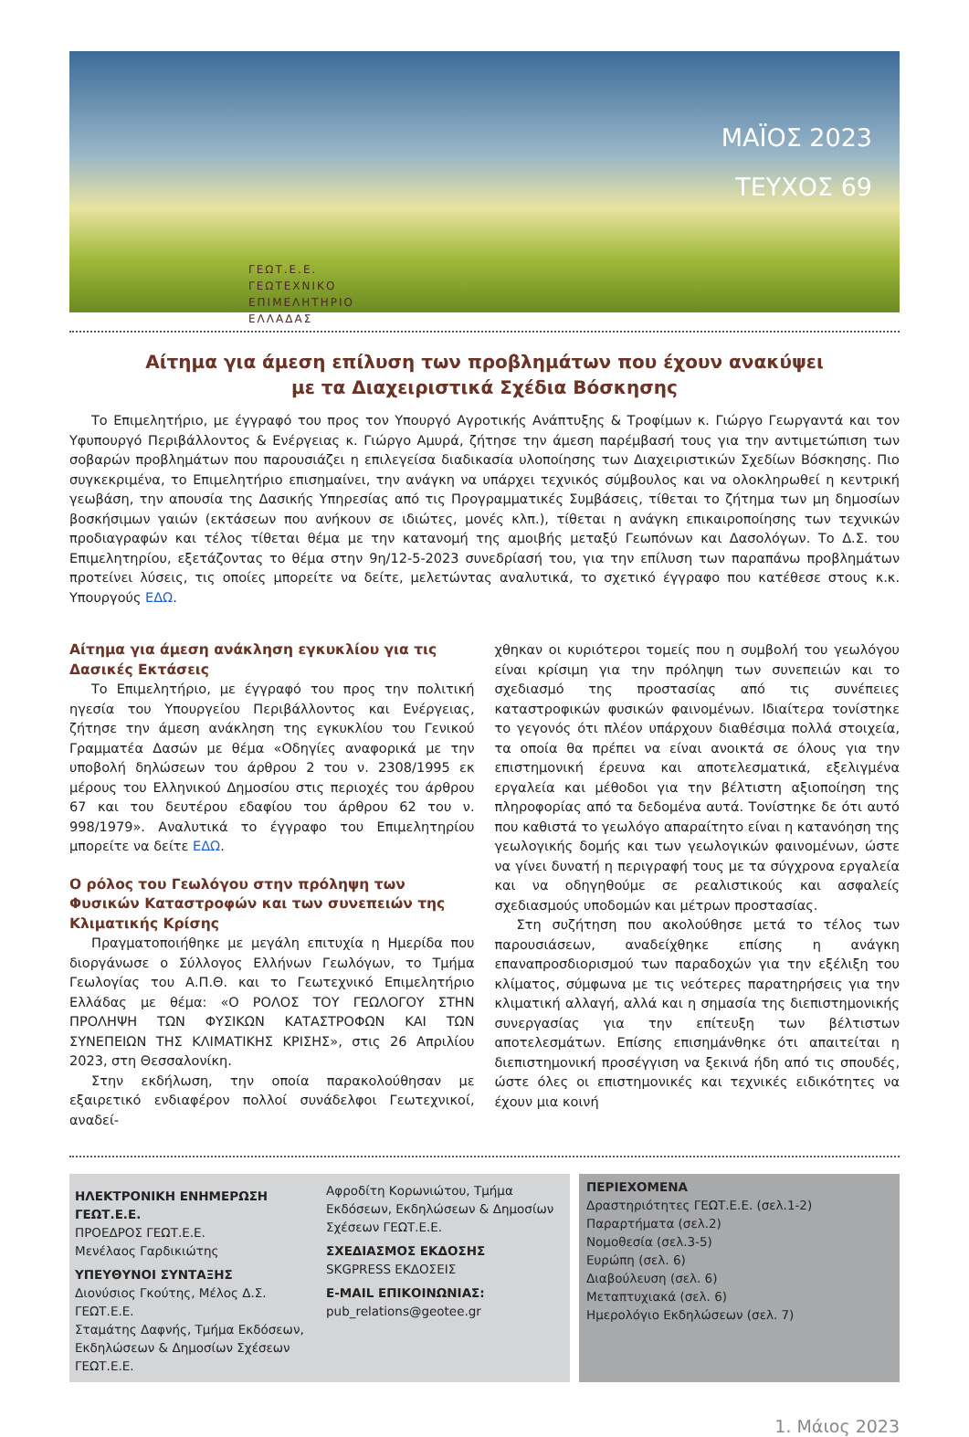ΓΕΩΤ.Ε.Ε.
ΓΕΩΤΕΧΝΙΚΟ
ΕΠΙΜΕΛΗΤΗΡΙΟ
ΕΛΛΑΔΑΣ
ΜΑΪΟΣ 2023
ΤΕΥΧΟΣ 69
Αίτημα για άμεση επίλυση των προβλημάτων που έχουν ανακύψει
με τα Διαχειριστικά Σχέδια Βόσκησης
Το Επιμελητήριο, με έγγραφό του προς τον Υπουργό Αγροτικής Ανάπτυξης & Τροφίμων κ. Γιώργο Γεωργαντά και τον Υφυπουργό Περιβάλλοντος & Ενέργειας κ. Γιώργο Αμυρά, ζήτησε την άμεση παρέμβασή τους για την αντιμετώπιση των σοβαρών προβλημάτων που παρουσιάζει η επιλεγείσα διαδικασία υλοποίησης των Διαχειριστικών Σχεδίων Βόσκησης. Πιο συγκεκριμένα, το Επιμελητήριο επισημαίνει, την ανάγκη να υπάρχει τεχνικός σύμβουλος και να ολοκληρωθεί η κεντρική γεωβάση, την απουσία της Δασικής Υπηρεσίας από τις Προγραμματικές Συμβάσεις, τίθεται το ζήτημα των μη δημοσίων βοσκήσιμων γαιών (εκτάσεων που ανήκουν σε ιδιώτες, μονές κλπ.), τίθεται η ανάγκη επικαιροποίησης των τεχνικών προδιαγραφών και τέλος τίθεται θέμα με την κατανομή της αμοιβής μεταξύ Γεωπόνων και Δασολόγων. Το Δ.Σ. του Επιμελητηρίου, εξετάζοντας το θέμα στην 9η/12-5-2023 συνεδρίασή του, για την επίλυση των παραπάνω προβλημάτων προτείνει λύσεις, τις οποίες μπορείτε να δείτε, μελετώντας αναλυτικά, το σχετικό έγγραφο που κατέθεσε στους κ.κ. Υπουργούς ΕΔΩ.
Αίτημα για άμεση ανάκληση εγκυκλίου για τις Δασικές Εκτάσεις
Το Επιμελητήριο, με έγγραφό του προς την πολιτική ηγεσία του Υπουργείου Περιβάλλοντος και Ενέργειας, ζήτησε την άμεση ανάκληση της εγκυκλίου του Γενικού Γραμματέα Δασών με θέμα «Οδηγίες αναφορικά με την υποβολή δηλώσεων του άρθρου 2 του ν. 2308/1995 εκ μέρους του Ελληνικού Δημοσίου στις περιοχές του άρθρου 67 και του δευτέρου εδαφίου του άρθρου 62 του ν. 998/1979». Αναλυτικά το έγγραφο του Επιμελητηρίου μπορείτε να δείτε ΕΔΩ.
Ο ρόλος του Γεωλόγου στην πρόληψη των Φυσικών Καταστροφών και των συνεπειών της Κλιματικής Κρίσης
Πραγματοποιήθηκε με μεγάλη επιτυχία η Ημερίδα που διοργάνωσε ο Σύλλογος Ελλήνων Γεωλόγων, το Τμήμα Γεωλογίας του Α.Π.Θ. και το Γεωτεχνικό Επιμελητήριο Ελλάδας με θέμα: «Ο ΡΟΛΟΣ ΤΟΥ ΓΕΩΛΟΓΟΥ ΣΤΗΝ ΠΡΟΛΗΨΗ ΤΩΝ ΦΥΣΙΚΩΝ ΚΑΤΑΣΤΡΟΦΩΝ ΚΑΙ ΤΩΝ ΣΥΝΕΠΕΙΩΝ ΤΗΣ ΚΛΙΜΑΤΙΚΗΣ ΚΡΙΣΗΣ», στις 26 Απριλίου 2023, στη Θεσσαλονίκη.
Στην εκδήλωση, την οποία παρακολούθησαν με εξαιρετικό ενδιαφέρον πολλοί συνάδελφοι Γεωτεχνικοί, αναδεί-
χθηκαν οι κυριότεροι τομείς που η συμβολή του γεωλόγου είναι κρίσιμη για την πρόληψη των συνεπειών και το σχεδιασμό της προστασίας από τις συνέπειες καταστροφικών φυσικών φαινομένων. Ιδιαίτερα τονίστηκε το γεγονός ότι πλέον υπάρχουν διαθέσιμα πολλά στοιχεία, τα οποία θα πρέπει να είναι ανοικτά σε όλους για την επιστημονική έρευνα και αποτελεσματικά, εξελιγμένα εργαλεία και μέθοδοι για την βέλτιστη αξιοποίηση της πληροφορίας από τα δεδομένα αυτά. Τονίστηκε δε ότι αυτό που καθιστά το γεωλόγο απαραίτητο είναι η κατανόηση της γεωλογικής δομής και των γεωλογικών φαινομένων, ώστε να γίνει δυνατή η περιγραφή τους με τα σύγχρονα εργαλεία και να οδηγηθούμε σε ρεαλιστικούς και ασφαλείς σχεδιασμούς υποδομών και μέτρων προστασίας.
Στη συζήτηση που ακολούθησε μετά το τέλος των παρουσιάσεων, αναδείχθηκε επίσης η ανάγκη επαναπροσδιορισμού των παραδοχών για την εξέλιξη του κλίματος, σύμφωνα με τις νεότερες παρατηρήσεις για την κλιματική αλλαγή, αλλά και η σημασία της διεπιστημονικής συνεργασίας για την επίτευξη των βέλτιστων αποτελεσμάτων. Επίσης επισημάνθηκε ότι απαιτείται η διεπιστημονική προσέγγιση να ξεκινά ήδη από τις σπουδές, ώστε όλες οι επιστημονικές και τεχνικές ειδικότητες να έχουν μια κοινή
ΗΛΕΚΤΡΟΝΙΚΗ ΕΝΗΜΕΡΩΣΗ ΓΕΩΤ.Ε.Ε.
ΠΡΟΕΔΡΟΣ ΓΕΩΤ.Ε.Ε.
Μενέλαος Γαρδικιώτης
ΥΠΕΥΘΥΝΟΙ ΣΥΝΤΑΞΗΣ
Διονύσιος Γκούτης, Μέλος Δ.Σ. ΓΕΩΤ.Ε.Ε.
Σταμάτης Δαφνής, Τμήμα Εκδόσεων, Εκδηλώσεων & Δημοσίων Σχέσεων ΓΕΩΤ.Ε.Ε.
Αφροδίτη Κορωνιώτου, Τμήμα Εκδόσεων, Εκδηλώσεων & Δημοσίων Σχέσεων ΓΕΩΤ.Ε.Ε.
ΣΧΕΔΙΑΣΜΟΣ ΕΚΔΟΣΗΣ
SKGPRESS ΕΚΔΟΣΕΙΣ
E-MAIL ΕΠΙΚΟΙΝΩΝΙΑΣ:
pub_relations@geotee.gr
ΠΕΡΙΕΧΟΜΕΝΑ
Δραστηριότητες ΓΕΩΤ.Ε.Ε. (σελ.1-2)
Παραρτήματα (σελ.2)
Νομοθεσία (σελ.3-5)
Ευρώπη (σελ. 6)
Διαβούλευση (σελ. 6)
Μεταπτυχιακά (σελ. 6)
Ημερολόγιο Εκδηλώσεων (σελ. 7)
1. Μάιος 2023